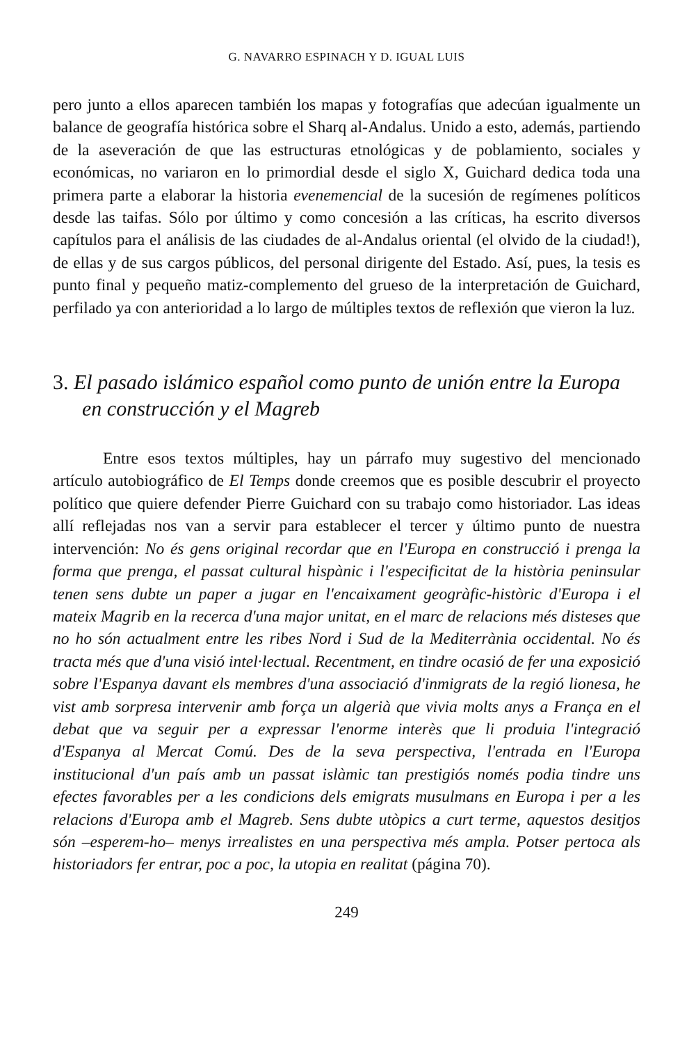G. NAVARRO ESPINACH Y D. IGUAL LUIS
pero junto a ellos aparecen también los mapas y fotografías que adecúan igualmente un balance de geografía histórica sobre el Sharq al-Andalus. Unido a esto, además, partiendo de la aseveración de que las estructuras etnológicas y de poblamiento, sociales y económicas, no variaron en lo primordial desde el siglo X, Guichard dedica toda una primera parte a elaborar la historia evenemencial de la sucesión de regímenes políticos desde las taifas. Sólo por último y como concesión a las críticas, ha escrito diversos capítulos para el análisis de las ciudades de al-Andalus oriental (el olvido de la ciudad!), de ellas y de sus cargos públicos, del personal dirigente del Estado. Así, pues, la tesis es punto final y pequeño matiz-complemento del grueso de la interpretación de Guichard, perfilado ya con anterioridad a lo largo de múltiples textos de reflexión que vieron la luz.
3. El pasado islámico español como punto de unión entre la Europa en construcción y el Magreb
Entre esos textos múltiples, hay un párrafo muy sugestivo del mencionado artículo autobiográfico de El Temps donde creemos que es posible descubrir el proyecto político que quiere defender Pierre Guichard con su trabajo como historiador. Las ideas allí reflejadas nos van a servir para establecer el tercer y último punto de nuestra intervención: No és gens original recordar que en l'Europa en construcció i prenga la forma que prenga, el passat cultural hispànic i l'especificitat de la història peninsular tenen sens dubte un paper a jugar en l'encaixament geogràfic-històric d'Europa i el mateix Magrib en la recerca d'una major unitat, en el marc de relacions més disteses que no ho són actualment entre les ribes Nord i Sud de la Mediterrània occidental. No és tracta més que d'una visió intel·lectual. Recentment, en tindre ocasió de fer una exposició sobre l'Espanya davant els membres d'una associació d'inmigrats de la regió lionesa, he vist amb sorpresa intervenir amb força un algerià que vivia molts anys a França en el debat que va seguir per a expressar l'enorme interès que li produia l'integració d'Espanya al Mercat Comú. Des de la seva perspectiva, l'entrada en l'Europa institucional d'un país amb un passat islàmic tan prestigiós només podia tindre uns efectes favorables per a les condicions dels emigrats musulmans en Europa i per a les relacions d'Europa amb el Magreb. Sens dubte utòpics a curt terme, aquestos desitjos són –esperem-ho– menys irrealistes en una perspectiva més ampla. Potser pertoca als historiadors fer entrar, poc a poc, la utopia en realitat (página 70).
249